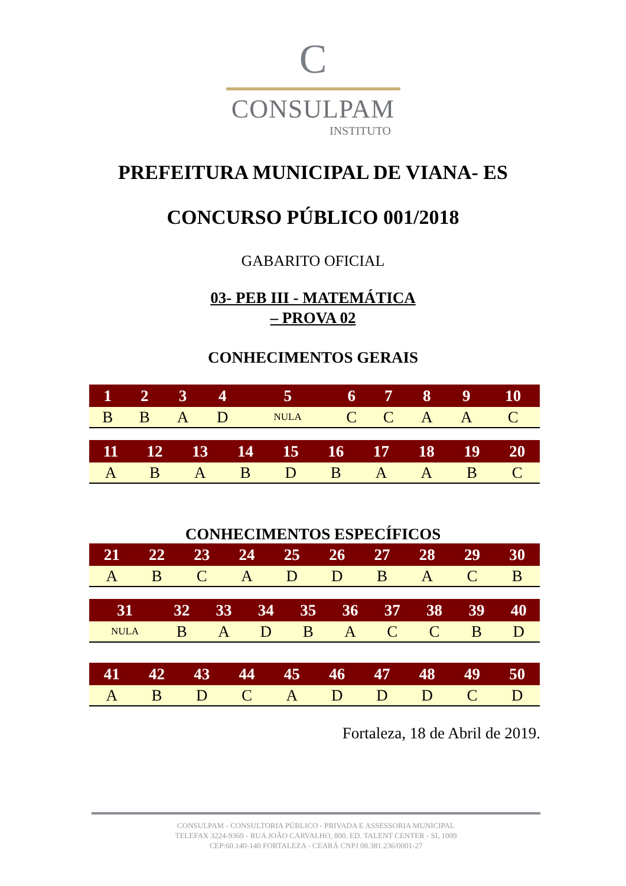C
CONSULPAM
INSTITUTO
PREFEITURA MUNICIPAL DE VIANA- ES
CONCURSO PÚBLICO 001/2018
GABARITO OFICIAL
03- PEB III - MATEMÁTICA
– PROVA 02
CONHECIMENTOS GERAIS
| 1 | 2 | 3 | 4 | 5 | 6 | 7 | 8 | 9 | 10 |
| --- | --- | --- | --- | --- | --- | --- | --- | --- | --- |
| B | B | A | D | NULA | C | C | A | A | C |
| 11 | 12 | 13 | 14 | 15 | 16 | 17 | 18 | 19 | 20 |
| --- | --- | --- | --- | --- | --- | --- | --- | --- | --- |
| A | B | A | B | D | B | A | A | B | C |
CONHECIMENTOS ESPECÍFICOS
| 21 | 22 | 23 | 24 | 25 | 26 | 27 | 28 | 29 | 30 |
| --- | --- | --- | --- | --- | --- | --- | --- | --- | --- |
| A | B | C | A | D | D | B | A | C | B |
| 31 | 32 | 33 | 34 | 35 | 36 | 37 | 38 | 39 | 40 |
| --- | --- | --- | --- | --- | --- | --- | --- | --- | --- |
| NULA | B | A | D | B | A | C | C | B | D |
| 41 | 42 | 43 | 44 | 45 | 46 | 47 | 48 | 49 | 50 |
| --- | --- | --- | --- | --- | --- | --- | --- | --- | --- |
| A | B | D | C | A | D | D | D | C | D |
Fortaleza, 18 de Abril de 2019.
CONSULPAM - CONSULTORIA PÚBLICO - PRIVADA E ASSESSORIA MUNICIPAL
TELEFAX 3224-9369 - RUA JOÃO CARVALHO, 800. ED. TALENT CENTER - SL 1009
CEP:60.140-140 FORTALEZA - CEARÁ CNPJ 08.381.236/0001-27